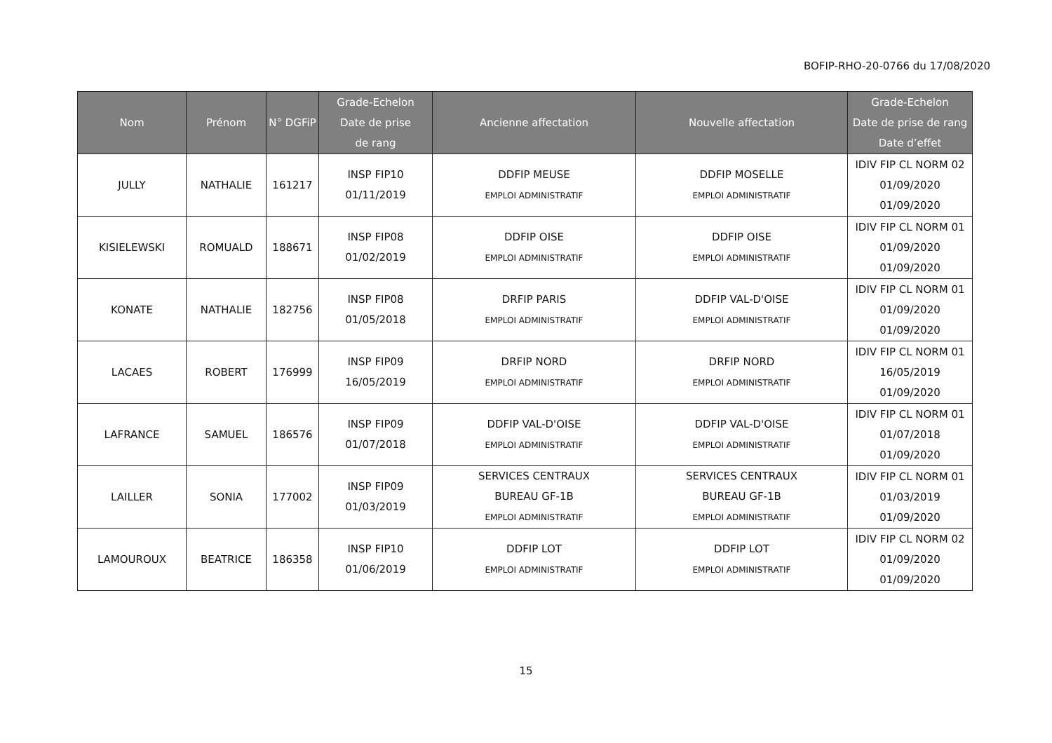BOFIP-RHO-20-0766 du 17/08/2020
| Nom | Prénom | N° DGFiP | Grade-Echelon Date de prise de rang | Ancienne affectation | Nouvelle affectation | Grade-Echelon Date de prise de rang Date d’effet |
| --- | --- | --- | --- | --- | --- | --- |
| JULLY | NATHALIE | 161217 | INSP FIP10 01/11/2019 | DDFIP MEUSE EMPLOI ADMINISTRATIF | DDFIP MOSELLE EMPLOI ADMINISTRATIF | IDIV FIP CL NORM 02 01/09/2020 01/09/2020 |
| KISIELEWSKI | ROMUALD | 188671 | INSP FIP08 01/02/2019 | DDFIP OISE EMPLOI ADMINISTRATIF | DDFIP OISE EMPLOI ADMINISTRATIF | IDIV FIP CL NORM 01 01/09/2020 01/09/2020 |
| KONATE | NATHALIE | 182756 | INSP FIP08 01/05/2018 | DRFIP PARIS EMPLOI ADMINISTRATIF | DDFIP VAL-D'OISE EMPLOI ADMINISTRATIF | IDIV FIP CL NORM 01 01/09/2020 01/09/2020 |
| LACAES | ROBERT | 176999 | INSP FIP09 16/05/2019 | DRFIP NORD EMPLOI ADMINISTRATIF | DRFIP NORD EMPLOI ADMINISTRATIF | IDIV FIP CL NORM 01 16/05/2019 01/09/2020 |
| LAFRANCE | SAMUEL | 186576 | INSP FIP09 01/07/2018 | DDFIP VAL-D'OISE EMPLOI ADMINISTRATIF | DDFIP VAL-D'OISE EMPLOI ADMINISTRATIF | IDIV FIP CL NORM 01 01/07/2018 01/09/2020 |
| LAILLER | SONIA | 177002 | INSP FIP09 01/03/2019 | SERVICES CENTRAUX BUREAU GF-1B EMPLOI ADMINISTRATIF | SERVICES CENTRAUX BUREAU GF-1B EMPLOI ADMINISTRATIF | IDIV FIP CL NORM 01 01/03/2019 01/09/2020 |
| LAMOUROUX | BEATRICE | 186358 | INSP FIP10 01/06/2019 | DDFIP LOT EMPLOI ADMINISTRATIF | DDFIP LOT EMPLOI ADMINISTRATIF | IDIV FIP CL NORM 02 01/09/2020 01/09/2020 |
15